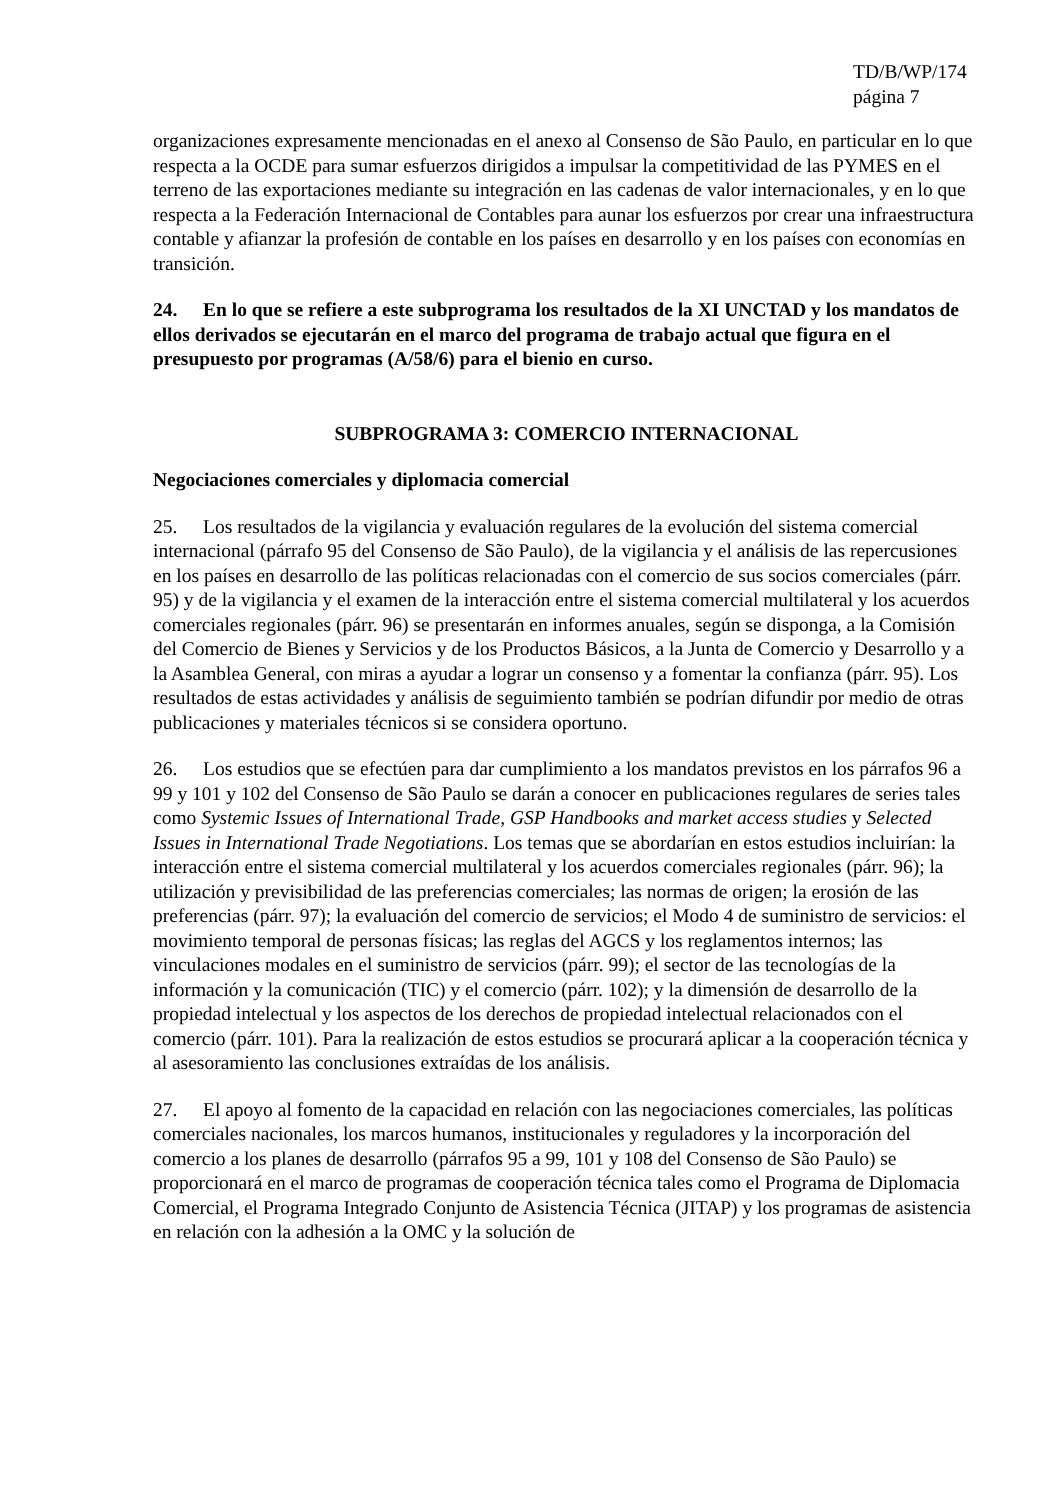TD/B/WP/174
página 7
organizaciones expresamente mencionadas en el anexo al Consenso de São Paulo, en particular en lo que respecta a la OCDE para sumar esfuerzos dirigidos a impulsar la competitividad de las PYMES en el terreno de las exportaciones mediante su integración en las cadenas de valor internacionales, y en lo que respecta a la Federación Internacional de Contables para aunar los esfuerzos por crear una infraestructura contable y afianzar la profesión de contable en los países en desarrollo y en los países con economías en transición.
24. En lo que se refiere a este subprograma los resultados de la XI UNCTAD y los mandatos de ellos derivados se ejecutarán en el marco del programa de trabajo actual que figura en el presupuesto por programas (A/58/6) para el bienio en curso.
SUBPROGRAMA 3: COMERCIO INTERNACIONAL
Negociaciones comerciales y diplomacia comercial
25. Los resultados de la vigilancia y evaluación regulares de la evolución del sistema comercial internacional (párrafo 95 del Consenso de São Paulo), de la vigilancia y el análisis de las repercusiones en los países en desarrollo de las políticas relacionadas con el comercio de sus socios comerciales (párr. 95) y de la vigilancia y el examen de la interacción entre el sistema comercial multilateral y los acuerdos comerciales regionales (párr. 96) se presentarán en informes anuales, según se disponga, a la Comisión del Comercio de Bienes y Servicios y de los Productos Básicos, a la Junta de Comercio y Desarrollo y a la Asamblea General, con miras a ayudar a lograr un consenso y a fomentar la confianza (párr. 95). Los resultados de estas actividades y análisis de seguimiento también se podrían difundir por medio de otras publicaciones y materiales técnicos si se considera oportuno.
26. Los estudios que se efectúen para dar cumplimiento a los mandatos previstos en los párrafos 96 a 99 y 101 y 102 del Consenso de São Paulo se darán a conocer en publicaciones regulares de series tales como Systemic Issues of International Trade, GSP Handbooks and market access studies y Selected Issues in International Trade Negotiations. Los temas que se abordarían en estos estudios incluirían: la interacción entre el sistema comercial multilateral y los acuerdos comerciales regionales (párr. 96); la utilización y previsibilidad de las preferencias comerciales; las normas de origen; la erosión de las preferencias (párr. 97); la evaluación del comercio de servicios; el Modo 4 de suministro de servicios: el movimiento temporal de personas físicas; las reglas del AGCS y los reglamentos internos; las vinculaciones modales en el suministro de servicios (párr. 99); el sector de las tecnologías de la información y la comunicación (TIC) y el comercio (párr. 102); y la dimensión de desarrollo de la propiedad intelectual y los aspectos de los derechos de propiedad intelectual relacionados con el comercio (párr. 101). Para la realización de estos estudios se procurará aplicar a la cooperación técnica y al asesoramiento las conclusiones extraídas de los análisis.
27. El apoyo al fomento de la capacidad en relación con las negociaciones comerciales, las políticas comerciales nacionales, los marcos humanos, institucionales y reguladores y la incorporación del comercio a los planes de desarrollo (párrafos 95 a 99, 101 y 108 del Consenso de São Paulo) se proporcionará en el marco de programas de cooperación técnica tales como el Programa de Diplomacia Comercial, el Programa Integrado Conjunto de Asistencia Técnica (JITAP) y los programas de asistencia en relación con la adhesión a la OMC y la solución de